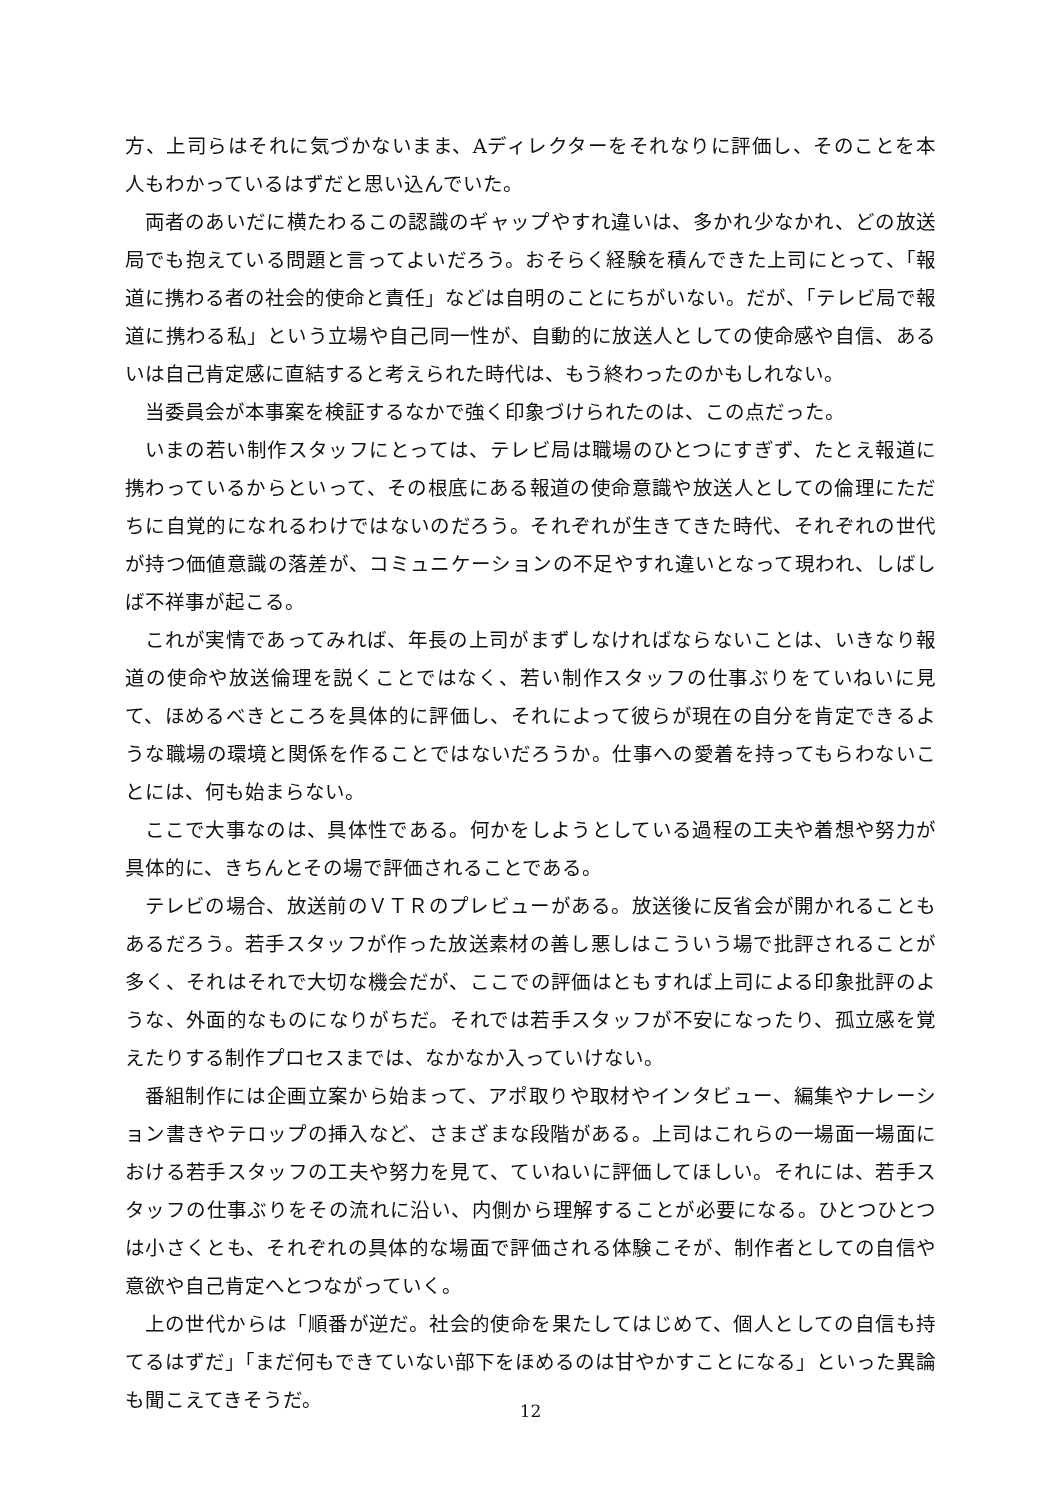方、上司らはそれに気づかないまま、Aディレクターをそれなりに評価し、そのことを本人もわかっているはずだと思い込んでいた。
両者のあいだに横たわるこの認識のギャップやすれ違いは、多かれ少なかれ、どの放送局でも抱えている問題と言ってよいだろう。おそらく経験を積んできた上司にとって、「報道に携わる者の社会的使命と責任」などは自明のことにちがいない。だが、「テレビ局で報道に携わる私」という立場や自己同一性が、自動的に放送人としての使命感や自信、あるいは自己肯定感に直結すると考えられた時代は、もう終わったのかもしれない。
当委員会が本事案を検証するなかで強く印象づけられたのは、この点だった。
いまの若い制作スタッフにとっては、テレビ局は職場のひとつにすぎず、たとえ報道に携わっているからといって、その根底にある報道の使命意識や放送人としての倫理にただちに自覚的になれるわけではないのだろう。それぞれが生きてきた時代、それぞれの世代が持つ価値意識の落差が、コミュニケーションの不足やすれ違いとなって現われ、しばしば不祥事が起こる。
これが実情であってみれば、年長の上司がまずしなければならないことは、いきなり報道の使命や放送倫理を説くことではなく、若い制作スタッフの仕事ぶりをていねいに見て、ほめるべきところを具体的に評価し、それによって彼らが現在の自分を肯定できるような職場の環境と関係を作ることではないだろうか。仕事への愛着を持ってもらわないことには、何も始まらない。
ここで大事なのは、具体性である。何かをしようとしている過程の工夫や着想や努力が具体的に、きちんとその場で評価されることである。
テレビの場合、放送前のＶＴＲのプレビューがある。放送後に反省会が開かれることもあるだろう。若手スタッフが作った放送素材の善し悪しはこういう場で批評されることが多く、それはそれで大切な機会だが、ここでの評価はともすれば上司による印象批評のような、外面的なものになりがちだ。それでは若手スタッフが不安になったり、孤立感を覚えたりする制作プロセスまでは、なかなか入っていけない。
番組制作には企画立案から始まって、アポ取りや取材やインタビュー、編集やナレーション書きやテロップの挿入など、さまざまな段階がある。上司はこれらの一場面一場面における若手スタッフの工夫や努力を見て、ていねいに評価してほしい。それには、若手スタッフの仕事ぶりをその流れに沿い、内側から理解することが必要になる。ひとつひとつは小さくとも、それぞれの具体的な場面で評価される体験こそが、制作者としての自信や意欲や自己肯定へとつながっていく。
上の世代からは「順番が逆だ。社会的使命を果たしてはじめて、個人としての自信も持てるはずだ」「まだ何もできていない部下をほめるのは甘やかすことになる」といった異論も聞こえてきそうだ。
12